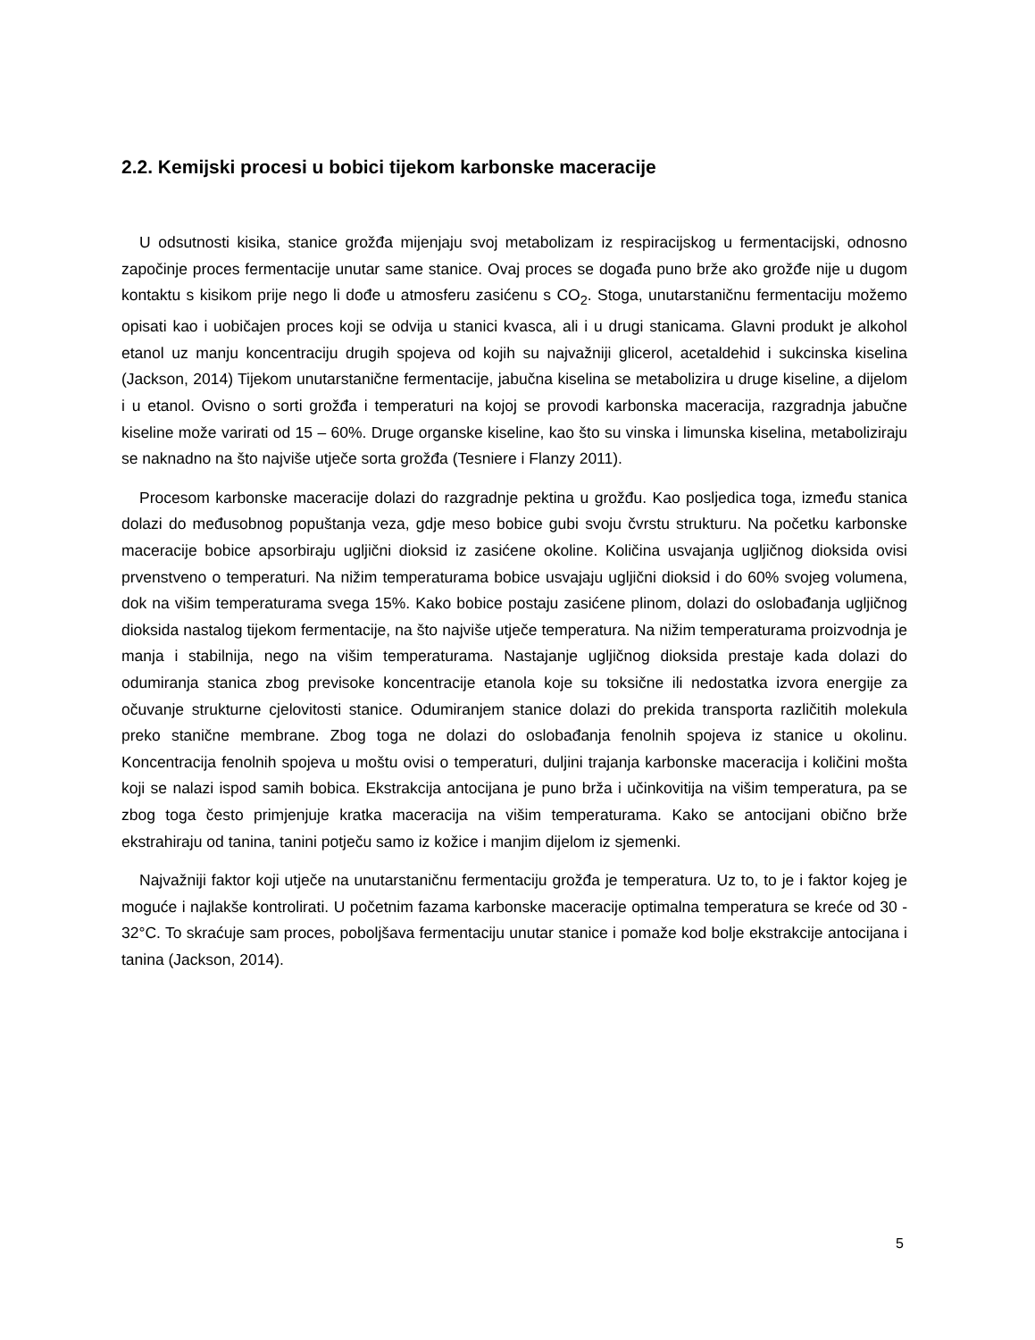2.2. Kemijski procesi u bobici tijekom karbonske maceracije
U odsutnosti kisika, stanice grožđa mijenjaju svoj metabolizam iz respiracijskog u fermentacijski, odnosno započinje proces fermentacije unutar same stanice. Ovaj proces se događa puno brže ako grožđe nije u dugom kontaktu s kisikom prije nego li dođe u atmosferu zasićenu s CO<sub>2</sub>. Stoga, unutarstaničnu fermentaciju možemo opisati kao i uobičajen proces koji se odvija u stanici kvasca, ali i u drugi stanicama. Glavni produkt je alkohol etanol uz manju koncentraciju drugih spojeva od kojih su najvažniji glicerol, acetaldehid i sukcinska kiselina (Jackson, 2014) Tijekom unutarstanične fermentacije, jabučna kiselina se metabolizira u druge kiseline, a dijelom i u etanol. Ovisno o sorti grožđa i temperaturi na kojoj se provodi karbonska maceracija, razgradnja jabučne kiseline može varirati od 15 – 60%. Druge organske kiseline, kao što su vinska i limunska kiselina, metaboliziraju se naknadno na što najviše utječe sorta grožđa (Tesniere i Flanzy 2011).
Procesom karbonske maceracije dolazi do razgradnje pektina u grožđu. Kao posljedica toga, između stanica dolazi do međusobnog popuštanja veza, gdje meso bobice gubi svoju čvrstu strukturu. Na početku karbonske maceracije bobice apsorbiraju ugljični dioksid iz zasićene okoline. Količina usvajanja ugljičnog dioksida ovisi prvenstveno o temperaturi. Na nižim temperaturama bobice usvajaju ugljični dioksid i do 60% svojeg volumena, dok na višim temperaturama svega 15%. Kako bobice postaju zasićene plinom, dolazi do oslobađanja ugljičnog dioksida nastalog tijekom fermentacije, na što najviše utječe temperatura. Na nižim temperaturama proizvodnja je manja i stabilnija, nego na višim temperaturama. Nastajanje ugljičnog dioksida prestaje kada dolazi do odumiranja stanica zbog previsoke koncentracije etanola koje su toksične ili nedostatka izvora energije za očuvanje strukturne cjelovitosti stanice. Odumiranjem stanice dolazi do prekida transporta različitih molekula preko stanične membrane. Zbog toga ne dolazi do oslobađanja fenolnih spojeva iz stanice u okolinu. Koncentracija fenolnih spojeva u moštu ovisi o temperaturi, duljini trajanja karbonske maceracija i količini mošta koji se nalazi ispod samih bobica. Ekstrakcija antocijana je puno brža i učinkovitija na višim temperatura, pa se zbog toga često primjenjuje kratka maceracija na višim temperaturama. Kako se antocijani obično brže ekstrahiraju od tanina, tanini potječu samo iz kožice i manjim dijelom iz sjemenki.
Najvažniji faktor koji utječe na unutarstaničnu fermentaciju grožđa je temperatura. Uz to, to je i faktor kojeg je moguće i najlakše kontrolirati. U početnim fazama karbonske maceracije optimalna temperatura se kreće od 30 - 32°C. To skraćuje sam proces, poboljšava fermentaciju unutar stanice i pomaže kod bolje ekstrakcije antocijana i tanina (Jackson, 2014).
5